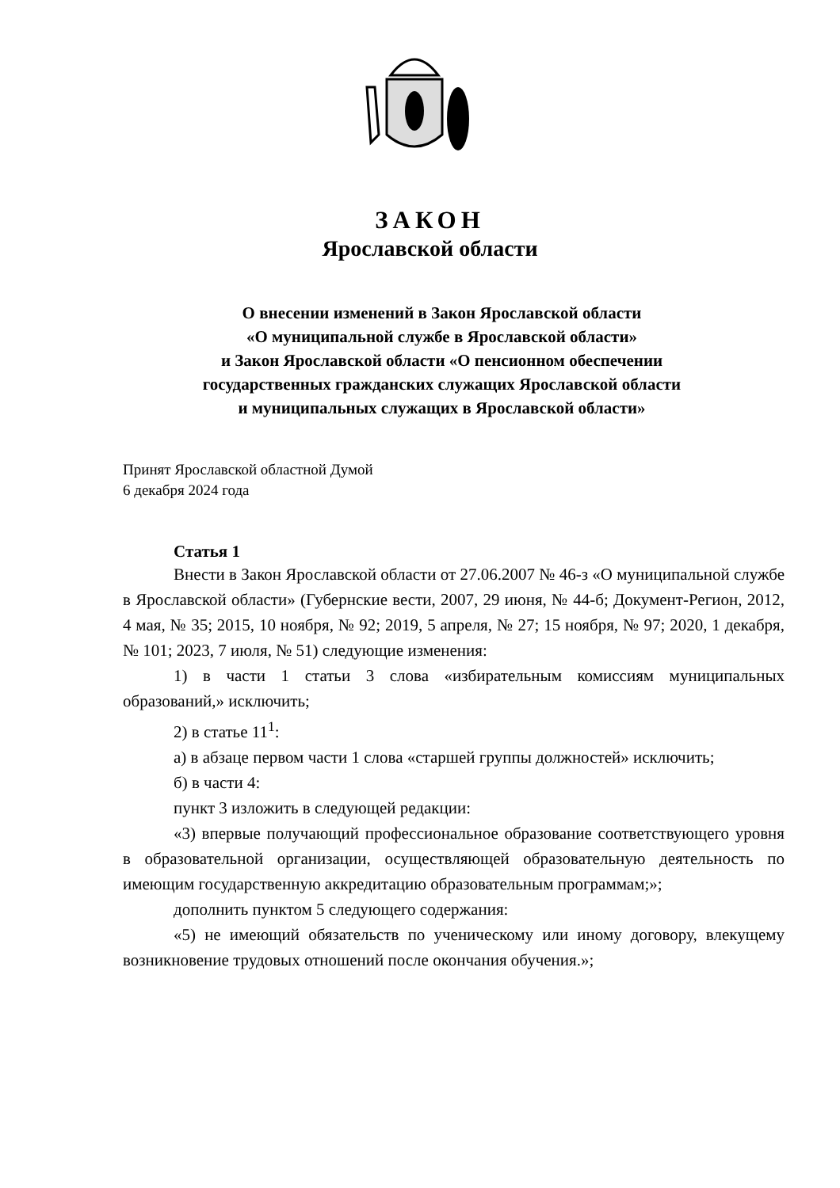ЗАКОН
Ярославской области
О внесении изменений в Закон Ярославской области
«О муниципальной службе в Ярославской области»
и Закон Ярославской области «О пенсионном обеспечении
государственных гражданских служащих Ярославской области
и муниципальных служащих в Ярославской области»
Принят Ярославской областной Думой
6 декабря 2024 года
Статья 1
Внести в Закон Ярославской области от 27.06.2007 № 46-з «О муниципальной службе в Ярославской области» (Губернские вести, 2007, 29 июня, № 44-б; Документ-Регион, 2012, 4 мая, № 35; 2015, 10 ноября, № 92; 2019, 5 апреля, № 27; 15 ноября, № 97; 2020, 1 декабря, № 101; 2023, 7 июля, № 51) следующие изменения:
1) в части 1 статьи 3 слова «избирательным комиссиям муниципальных образований,» исключить;
2) в статье 11<sup>1</sup>:
а) в абзаце первом части 1 слова «старшей группы должностей» исключить;
б) в части 4:
пункт 3 изложить в следующей редакции:
«3) впервые получающий профессиональное образование соответствующего уровня в образовательной организации, осуществляющей образовательную деятельность по имеющим государственную аккредитацию образовательным программам;»;
дополнить пунктом 5 следующего содержания:
«5) не имеющий обязательств по ученическому или иному договору, влекущему возникновение трудовых отношений после окончания обучения.»;